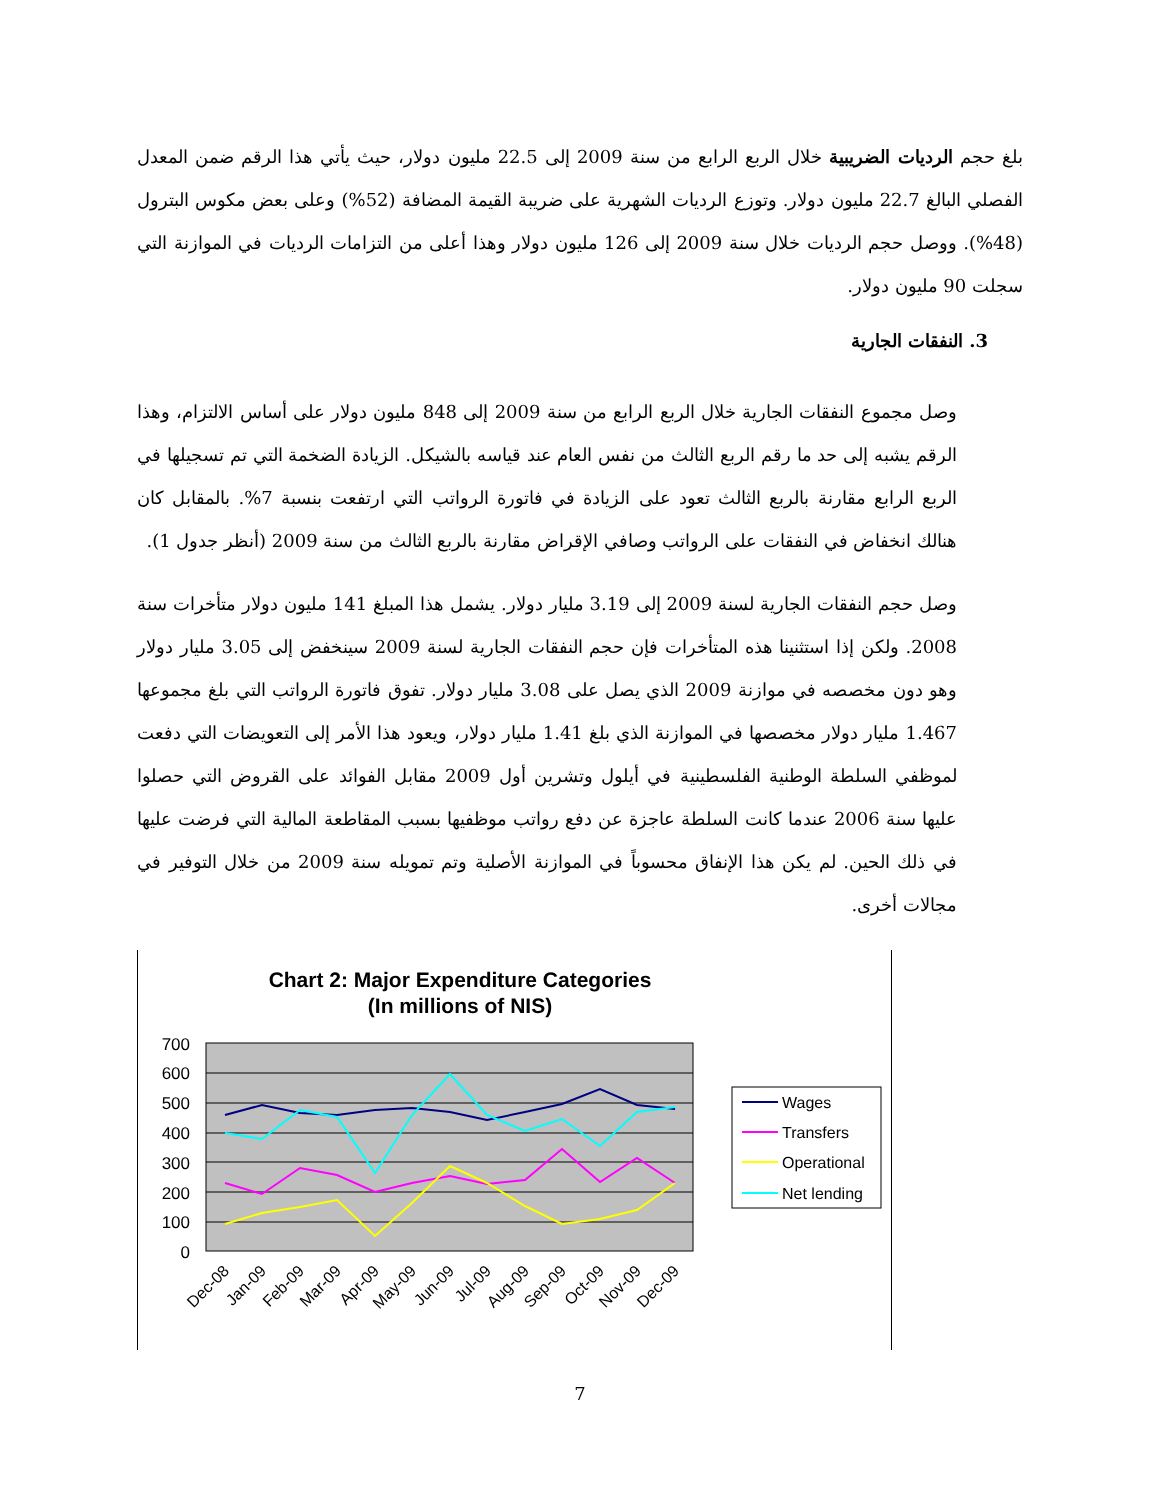بلغ حجم الرديات الضريبية خلال الربع الرابع من سنة 2009 إلى 22.5 مليون دولار، حيث يأتي هذا الرقم ضمن المعدل الفصلي البالغ 22.7 مليون دولار. وتوزع الرديات الشهرية على ضريبة القيمة المضافة (52%) وعلى بعض مكوس البترول (48%). ووصل حجم الرديات خلال سنة 2009 إلى 126 مليون دولار وهذا أعلى من التزامات الرديات في الموازنة التي سجلت 90 مليون دولار.
3. النفقات الجارية
وصل مجموع النفقات الجارية خلال الربع الرابع من سنة 2009 إلى 848 مليون دولار على أساس الالتزام، وهذا الرقم يشبه إلى حد ما رقم الربع الثالث من نفس العام عند قياسه بالشيكل. الزيادة الضخمة التي تم تسجيلها في الربع الرابع مقارنة بالربع الثالث تعود على الزيادة في فاتورة الرواتب التي ارتفعت بنسبة 7%. بالمقابل كان هنالك انخفاض في النفقات على الرواتب وصافي الإقراض مقارنة بالربع الثالث من سنة 2009 (أنظر جدول 1).
وصل حجم النفقات الجارية لسنة 2009 إلى 3.19 مليار دولار. يشمل هذا المبلغ 141 مليون دولار متأخرات سنة 2008. ولكن إذا استثنينا هذه المتأخرات فإن حجم النفقات الجارية لسنة 2009 سينخفض إلى 3.05 مليار دولار وهو دون مخصصه في موازنة 2009 الذي يصل على 3.08 مليار دولار. تفوق فاتورة الرواتب التي بلغ مجموعها 1.467 مليار دولار مخصصها في الموازنة الذي بلغ 1.41 مليار دولار، ويعود هذا الأمر إلى التعويضات التي دفعت لموظفي السلطة الوطنية الفلسطينية في أيلول وتشرين أول 2009 مقابل الفوائد على القروض التي حصلوا عليها سنة 2006 عندما كانت السلطة عاجزة عن دفع رواتب موظفيها بسبب المقاطعة المالية التي فرضت عليها في ذلك الحين. لم يكن هذا الإنفاق محسوباً في الموازنة الأصلية وتم تمويله سنة 2009 من خلال التوفير في مجالات أخرى.
Chart 2: Major Expenditure Categories
(In millions of NIS)
700
600
500
400
300
200
100
0
Dec-08
Jan-09
Feb-09
Mar-09
Apr-09
May-09
Jun-09
Jul-09
Aug-09
Sep-09
Oct-09
Nov-09
Dec-09
Wages
Transfers
Operational
Net lending
7